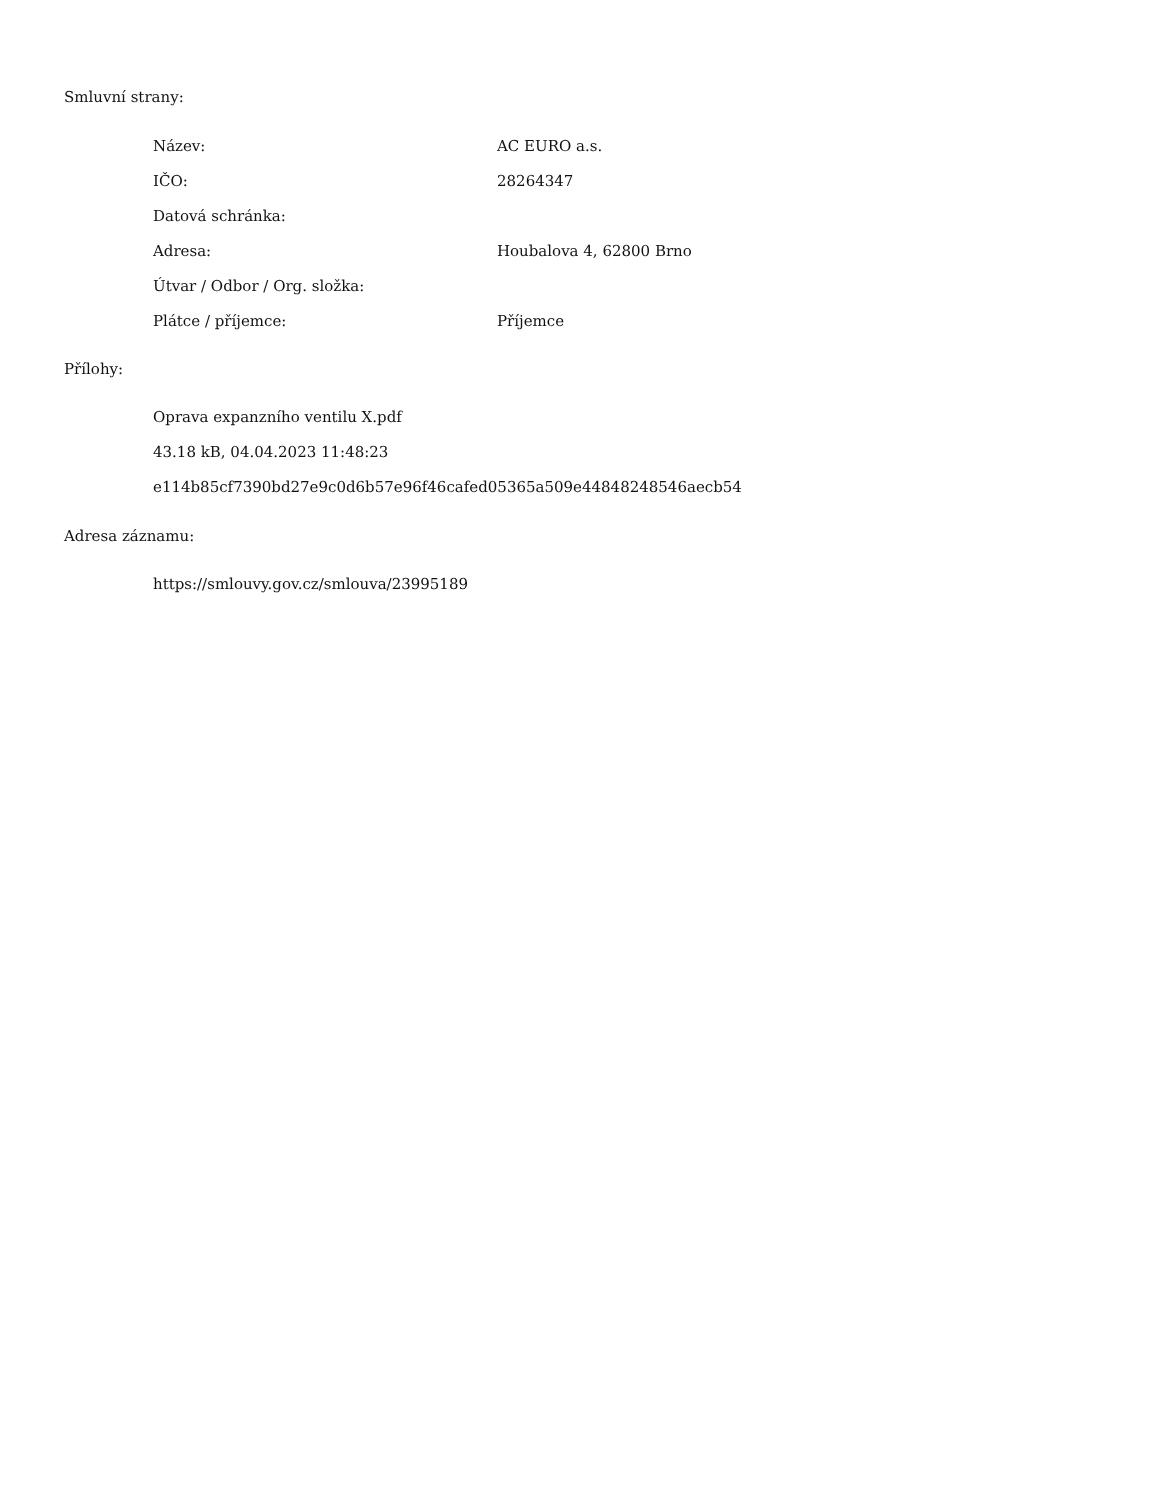Smluvní strany:
| Název: | AC EURO a.s. |
| IČO: | 28264347 |
| Datová schránka: | |
| Adresa: | Houbalova 4, 62800 Brno |
| Útvar / Odbor / Org. složka: | |
| Plátce / příjemce: | Příjemce |
Přílohy:
Oprava expanzního ventilu X.pdf
43.18 kB, 04.04.2023 11:48:23
e114b85cf7390bd27e9c0d6b57e96f46cafed05365a509e44848248546aecb54
Adresa záznamu:
https://smlouvy.gov.cz/smlouva/23995189